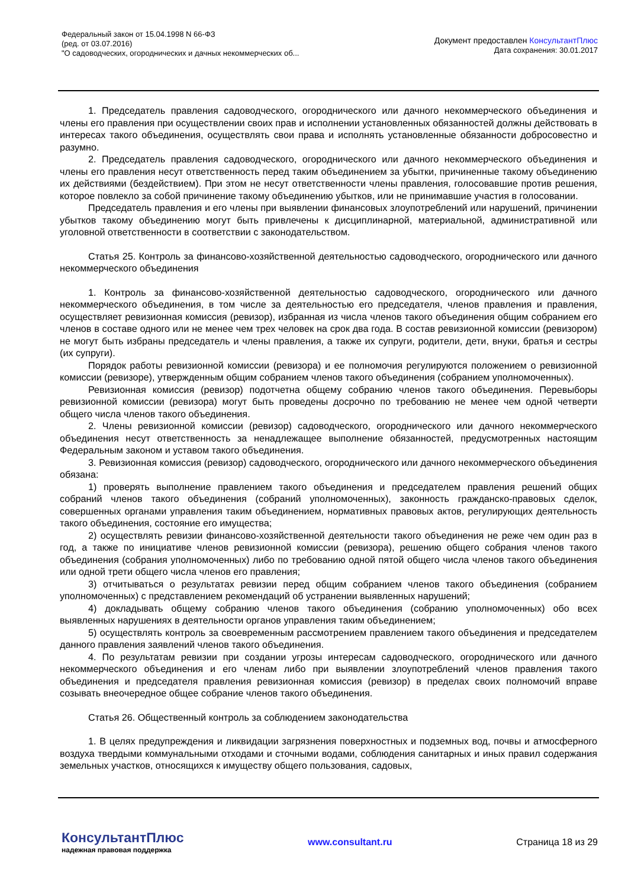Федеральный закон от 15.04.1998 N 66-ФЗ
(ред. от 03.07.2016)
"О садоводческих, огороднических и дачных некоммерческих об...
Документ предоставлен КонсультантПлюс
Дата сохранения: 30.01.2017
1. Председатель правления садоводческого, огороднического или дачного некоммерческого объединения и члены его правления при осуществлении своих прав и исполнении установленных обязанностей должны действовать в интересах такого объединения, осуществлять свои права и исполнять установленные обязанности добросовестно и разумно.
2. Председатель правления садоводческого, огороднического или дачного некоммерческого объединения и члены его правления несут ответственность перед таким объединением за убытки, причиненные такому объединению их действиями (бездействием). При этом не несут ответственности члены правления, голосовавшие против решения, которое повлекло за собой причинение такому объединению убытков, или не принимавшие участия в голосовании.
Председатель правления и его члены при выявлении финансовых злоупотреблений или нарушений, причинении убытков такому объединению могут быть привлечены к дисциплинарной, материальной, административной или уголовной ответственности в соответствии с законодательством.
Статья 25. Контроль за финансово-хозяйственной деятельностью садоводческого, огороднического или дачного некоммерческого объединения
1. Контроль за финансово-хозяйственной деятельностью садоводческого, огороднического или дачного некоммерческого объединения, в том числе за деятельностью его председателя, членов правления и правления, осуществляет ревизионная комиссия (ревизор), избранная из числа членов такого объединения общим собранием его членов в составе одного или не менее чем трех человек на срок два года. В состав ревизионной комиссии (ревизором) не могут быть избраны председатель и члены правления, а также их супруги, родители, дети, внуки, братья и сестры (их супруги).
Порядок работы ревизионной комиссии (ревизора) и ее полномочия регулируются положением о ревизионной комиссии (ревизоре), утвержденным общим собранием членов такого объединения (собранием уполномоченных).
Ревизионная комиссия (ревизор) подотчетна общему собранию членов такого объединения. Перевыборы ревизионной комиссии (ревизора) могут быть проведены досрочно по требованию не менее чем одной четверти общего числа членов такого объединения.
2. Члены ревизионной комиссии (ревизор) садоводческого, огороднического или дачного некоммерческого объединения несут ответственность за ненадлежащее выполнение обязанностей, предусмотренных настоящим Федеральным законом и уставом такого объединения.
3. Ревизионная комиссия (ревизор) садоводческого, огороднического или дачного некоммерческого объединения обязана:
1) проверять выполнение правлением такого объединения и председателем правления решений общих собраний членов такого объединения (собраний уполномоченных), законность гражданско-правовых сделок, совершенных органами управления таким объединением, нормативных правовых актов, регулирующих деятельность такого объединения, состояние его имущества;
2) осуществлять ревизии финансово-хозяйственной деятельности такого объединения не реже чем один раз в год, а также по инициативе членов ревизионной комиссии (ревизора), решению общего собрания членов такого объединения (собрания уполномоченных) либо по требованию одной пятой общего числа членов такого объединения или одной трети общего числа членов его правления;
3) отчитываться о результатах ревизии перед общим собранием членов такого объединения (собранием уполномоченных) с представлением рекомендаций об устранении выявленных нарушений;
4) докладывать общему собранию членов такого объединения (собранию уполномоченных) обо всех выявленных нарушениях в деятельности органов управления таким объединением;
5) осуществлять контроль за своевременным рассмотрением правлением такого объединения и председателем данного правления заявлений членов такого объединения.
4. По результатам ревизии при создании угрозы интересам садоводческого, огороднического или дачного некоммерческого объединения и его членам либо при выявлении злоупотреблений членов правления такого объединения и председателя правления ревизионная комиссия (ревизор) в пределах своих полномочий вправе созывать внеочередное общее собрание членов такого объединения.
Статья 26. Общественный контроль за соблюдением законодательства
1. В целях предупреждения и ликвидации загрязнения поверхностных и подземных вод, почвы и атмосферного воздуха твердыми коммунальными отходами и сточными водами, соблюдения санитарных и иных правил содержания земельных участков, относящихся к имуществу общего пользования, садовых,
КонсультантПлюс
надежная правовая поддержка
www.consultant.ru Страница 18 из 29